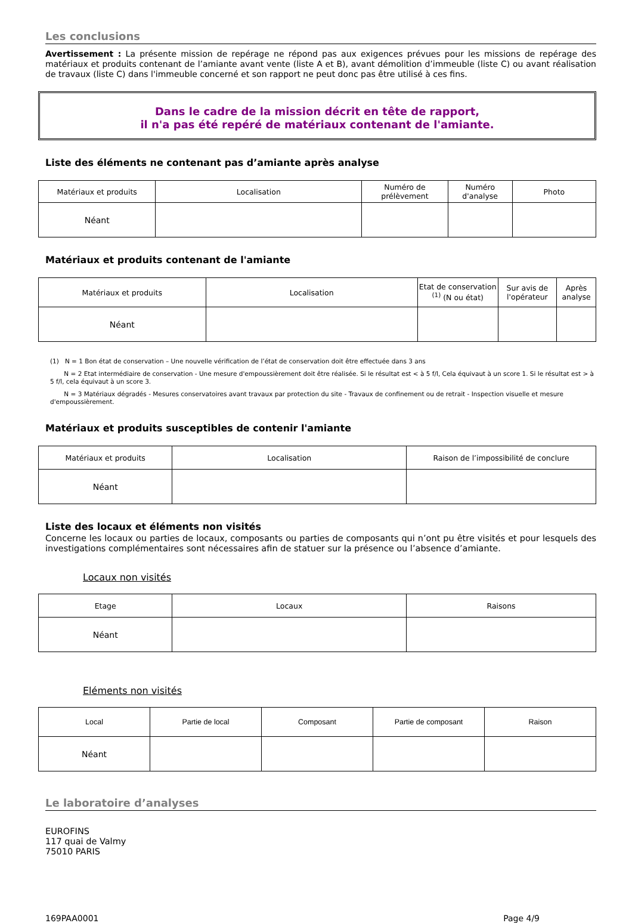Les conclusions
Avertissement : La présente mission de repérage ne répond pas aux exigences prévues pour les missions de repérage des matériaux et produits contenant de l’amiante avant vente (liste A et B), avant démolition d’immeuble (liste C) ou avant réalisation de travaux (liste C) dans l'immeuble concerné et son rapport ne peut donc pas être utilisé à ces fins.
Dans le cadre de la mission décrit en tête de rapport,
il n'a pas été repéré de matériaux contenant de l'amiante.
Liste des éléments ne contenant pas d’amiante après analyse
| Matériaux et produits | Localisation | Numéro de prélèvement | Numéro d'analyse | Photo |
| --- | --- | --- | --- | --- |
| Néant | | | | |
Matériaux et produits contenant de l'amiante
| Matériaux et produits | Localisation | Etat de conservation <sup>(1)</sup> (N ou état) | Sur avis de l'opérateur | Après analyse |
| --- | --- | --- | --- | --- |
| Néant | | | | |
(1) N = 1 Bon état de conservation – Une nouvelle vérification de l’état de conservation doit être effectuée dans 3 ans
N = 2 Etat intermédiaire de conservation - Une mesure d'empoussièrement doit être réalisée. Si le résultat est < à 5 f/l, Cela équivaut à un score 1. Si le résultat est > à 5 f/l, cela équivaut à un score 3.
N = 3 Matériaux dégradés - Mesures conservatoires avant travaux par protection du site - Travaux de confinement ou de retrait - Inspection visuelle et mesure d'empoussièrement.
Matériaux et produits susceptibles de contenir l'amiante
| Matériaux et produits | Localisation | Raison de l’impossibilité de conclure |
| --- | --- | --- |
| Néant | | |
Liste des locaux et éléments non visités
Concerne les locaux ou parties de locaux, composants ou parties de composants qui n’ont pu être visités et pour lesquels des investigations complémentaires sont nécessaires afin de statuer sur la présence ou l’absence d’amiante.
Locaux non visités
| Etage | Locaux | Raisons |
| --- | --- | --- |
| Néant | | |
Eléments non visités
| Local | Partie de local | Composant | Partie de composant | Raison |
| --- | --- | --- | --- | --- |
| Néant | | | | |
Le laboratoire d’analyses
EUROFINS
117 quai de Valmy
75010 PARIS
169PAA0001 Page 4/9